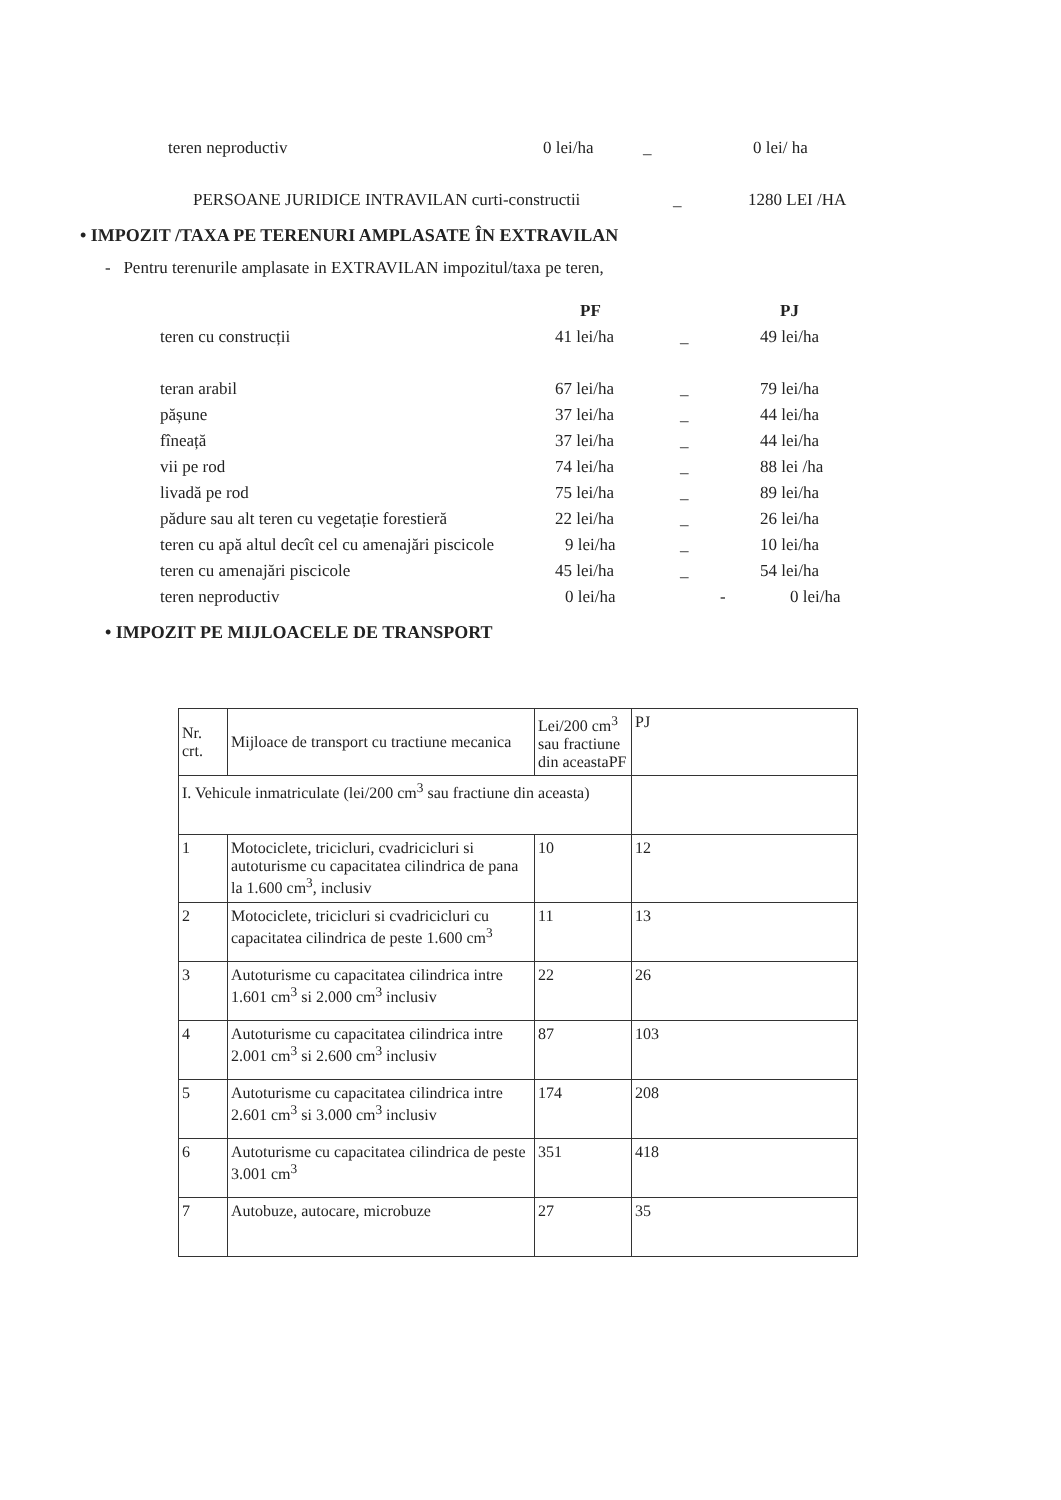teren neproductiv 0 lei/ha _ 0 lei/ ha
PERSOANE JURIDICE INTRAVILAN curti-constructii _ 1280 LEI /HA
• IMPOZIT /TAXA PE TERENURI AMPLASATE ÎN EXTRAVILAN
- Pentru terenurile amplasate in EXTRAVILAN impozitul/taxa pe teren,
PF PJ
teren cu construcții 41 lei/ha _ 49 lei/ha
teran arabil 67 lei/ha _ 79 lei/ha
pășune 37 lei/ha _ 44 lei/ha
fîneață 37 lei/ha _ 44 lei/ha
vii pe rod 74 lei/ha _ 88 lei /ha
livadă pe rod 75 lei/ha _ 89 lei/ha
pădure sau alt teren cu vegetație forestieră 22 lei/ha _ 26 lei/ha
teren cu apă altul decît cel cu amenajări piscicole 9 lei/ha _ 10 lei/ha
teren cu amenajări piscicole 45 lei/ha _ 54 lei/ha
teren neproductiv 0 lei/ha - 0 lei/ha
• IMPOZIT PE MIJLOACELE DE TRANSPORT
| Nr. crt. | Mijloace de transport cu tractiune mecanica | Lei/200 cm<sup>3</sup> sau fractiune din aceastaPF | PJ |
| I. Vehicule inmatriculate (lei/200 cm<sup>3</sup> sau fractiune din aceasta) | | | |
| 1 | Motociclete, tricicluri, cvadricicluri si autoturisme cu capacitatea cilindrica de pana la 1.600 cm<sup>3</sup>, inclusiv | 10 | 12 |
| 2 | Motociclete, tricicluri si cvadricicluri cu capacitatea cilindrica de peste 1.600 cm<sup>3</sup> | 11 | 13 |
| 3 | Autoturisme cu capacitatea cilindrica intre 1.601 cm<sup>3</sup> si 2.000 cm<sup>3</sup> inclusiv | 22 | 26 |
| 4 | Autoturisme cu capacitatea cilindrica intre 2.001 cm<sup>3</sup> si 2.600 cm<sup>3</sup> inclusiv | 87 | 103 |
| 5 | Autoturisme cu capacitatea cilindrica intre 2.601 cm<sup>3</sup> si 3.000 cm<sup>3</sup> inclusiv | 174 | 208 |
| 6 | Autoturisme cu capacitatea cilindrica de peste 3.001 cm<sup>3</sup> | 351 | 418 |
| 7 | Autobuze, autocare, microbuze | 27 | 35 |